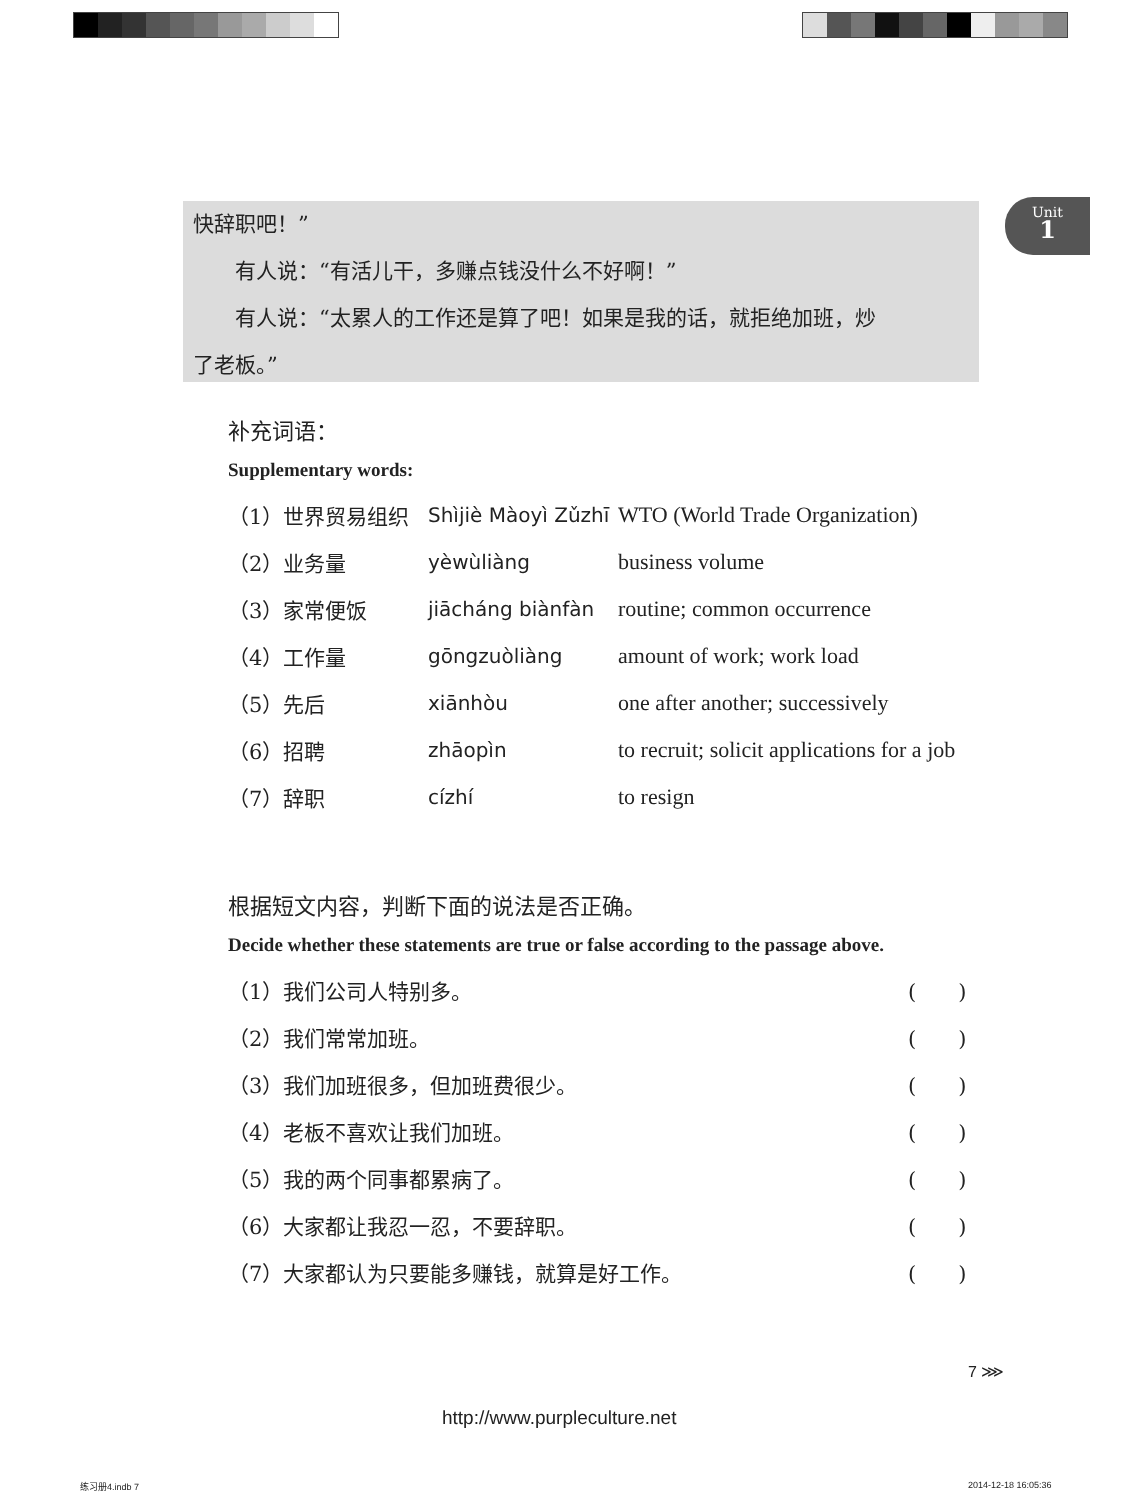快辞职吧！”
有人说：“有活儿干，多赚点钱没什么不好啊！”
有人说：“太累人的工作还是算了吧！如果是我的话，就拒绝加班，炒
了老板。”
Unit
1
补充词语：
Supplementary words:
| （1）世界贸易组织 | Shìjiè Màoyì Zǔzhī | WTO (World Trade Organization) |
| （2）业务量 | yèwùliàng | business volume |
| （3）家常便饭 | jiācháng biànfàn | routine; common occurrence |
| （4）工作量 | gōngzuòliàng | amount of work; work load |
| （5）先后 | xiānhòu | one after another; successively |
| （6）招聘 | zhāopìn | to recruit; solicit applications for a job |
| （7）辞职 | cízhí | to resign |
根据短文内容，判断下面的说法是否正确。
Decide whether these statements are true or false according to the passage above.
| （1）我们公司人特别多。 | ( ) |
| （2）我们常常加班。 | ( ) |
| （3）我们加班很多，但加班费很少。 | ( ) |
| （4）老板不喜欢让我们加班。 | ( ) |
| （5）我的两个同事都累病了。 | ( ) |
| （6）大家都让我忍一忍，不要辞职。 | ( ) |
| （7）大家都认为只要能多赚钱，就算是好工作。 | ( ) |
7 ⋙
http://www.purpleculture.net
练习册4.indb 7 2014-12-18 16:05:36